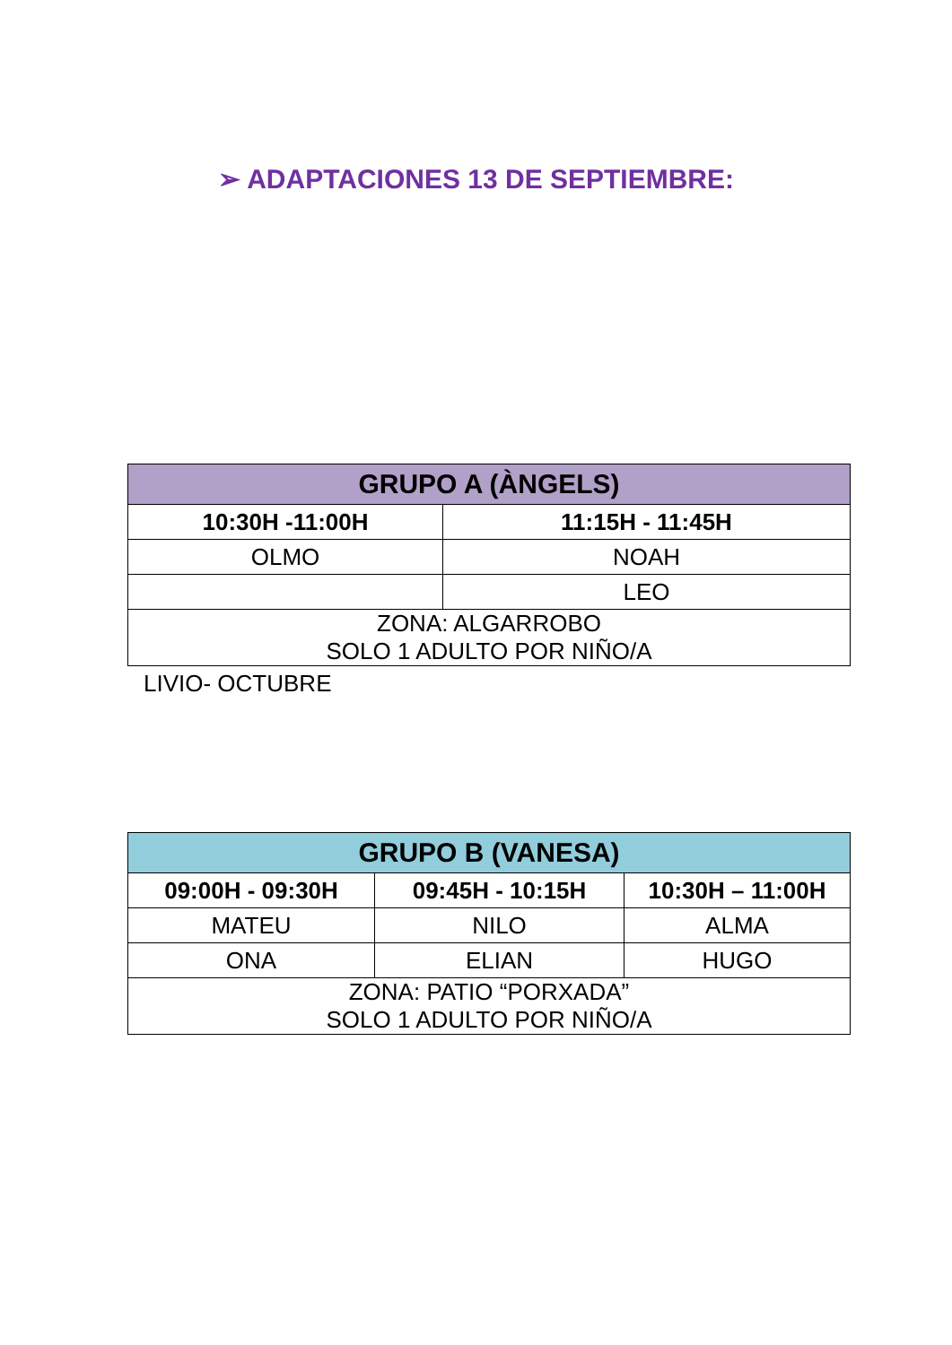➢ ADAPTACIONES 13 DE SEPTIEMBRE:
| GRUPO A (ÀNGELS) | |
| --- | --- |
| 10:30H -11:00H | 11:15H - 11:45H |
| OLMO | NOAH |
| | LEO |
| ZONA: ALGARROBO SOLO 1 ADULTO POR NIÑO/A | |
LIVIO- OCTUBRE
| GRUPO B (VANESA) | | |
| --- | --- | --- |
| 09:00H - 09:30H | 09:45H - 10:15H | 10:30H – 11:00H |
| MATEU | NILO | ALMA |
| ONA | ELIAN | HUGO |
| ZONA: PATIO “PORXADA” SOLO 1 ADULTO POR NIÑO/A | | |